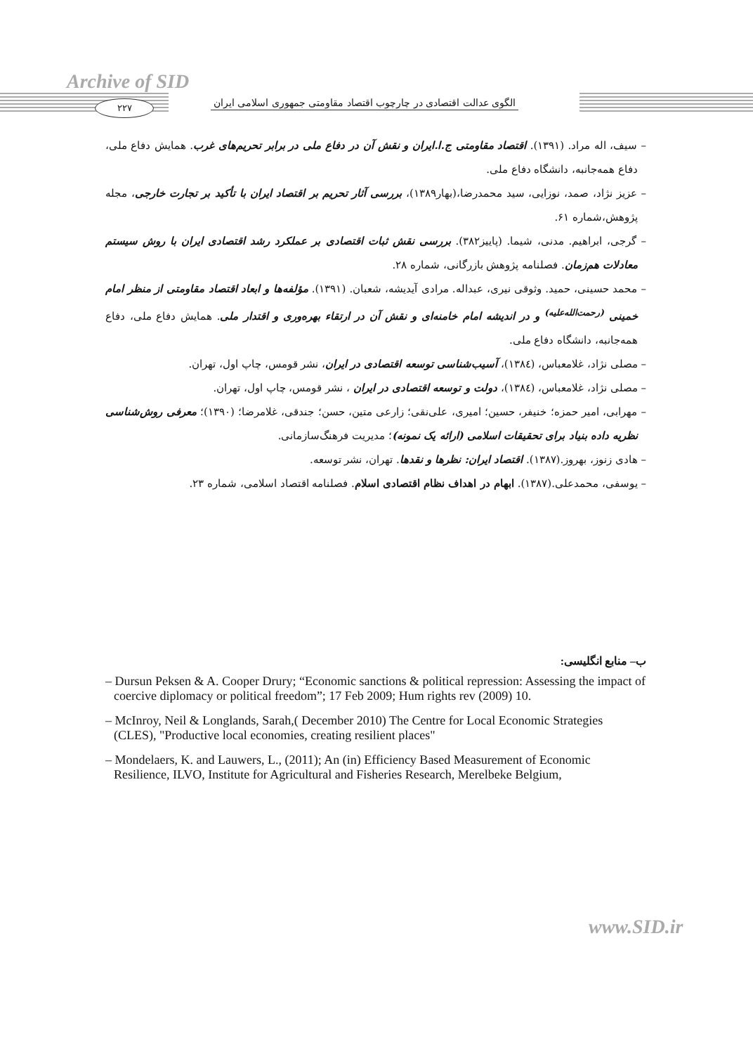Archive of SID
۲۲۷
الگوی عدالت اقتصادی در چارچوب اقتصاد مقاومتی جمهوری اسلامی ایران
– سیف، اله مراد. (۱۳۹۱). اقتصاد مقاومتی ج.ا.ایران و نقش آن در دفاع ملی در برابر تحریم‌های غرب. همایش دفاع ملی، دفاع همه‌جانبه، دانشگاه دفاع ملی.
– عزیز نژاد، صمد، نوزایی، سید محمدرضا،(بهار۱۳۸۹)، بررسی آثار تحریم بر اقتصاد ایران با تأکید بر تجارت خارجی، مجله پژوهش،شماره ۶۱.
– گرجی، ابراهیم. مدنی، شیما. (پاییز۳۸۲). بررسی نقش ثبات اقتصادی بر عملکرد رشد اقتصادی ایران با روش سیستم معادلات هم‌زمان. فصلنامه پژوهش بازرگانی، شماره ۲۸.
– محمد حسینی، حمید. وثوقی نیری، عبداله. مرادی آیدیشه، شعبان. (۱۳۹۱). مؤلفه‌ها و ابعاد اقتصاد مقاومتی از منظر امام خمینی <sup>(رحمت‌الله‌علیه)</sup> و در اندیشه امام خامنه‌ای و نقش آن در ارتقاء بهره‌وری و اقتدار ملی. همایش دفاع ملی، دفاع همه‌جانبه، دانشگاه دفاع ملی.
– مصلی نژاد، غلامعباس، (۱۳۸٤)، آسیب‌شناسی توسعه اقتصادی در ایران، نشر قومس، چاپ اول، تهران.
– مصلی نژاد، غلامعباس، (۱۳۸٤)، دولت و توسعه اقتصادی در ایران ، نشر قومس، چاپ اول، تهران.
– مهرابی، امیر حمزه؛ خنیفر، حسین؛ امیری، علی‌نقی؛ زارعی متین، حسن؛ جندقی، غلامرضا؛ (۱۳۹۰)؛ معرفی روش‌شناسی نظریه داده بنیاد برای تحقیقات اسلامی (ارائه یک نمونه)؛ مدیریت فرهنگ‌سازمانی.
– هادی زنوز، بهروز.(۱۳۸۷). اقتصاد ایران: نظرها و نقدها. تهران، نشر توسعه.
– یوسفی، محمدعلی.(۱۳۸۷). ابهام در اهداف نظام اقتصادی اسلام. فصلنامه اقتصاد اسلامی، شماره ۲۳.
ب– منابع انگلیسی:
– Dursun Peksen & A. Cooper Drury; “Economic sanctions & political repression: Assessing the impact of coercive diplomacy or political freedom”; 17 Feb 2009; Hum rights rev (2009) 10.
– McInroy, Neil & Longlands, Sarah,( December 2010) The Centre for Local Economic Strategies (CLES), "Productive local economies, creating resilient places"
– Mondelaers, K. and Lauwers, L., (2011); An (in) Efficiency Based Measurement of Economic Resilience, ILVO, Institute for Agricultural and Fisheries Research, Merelbeke Belgium,
www.SID.ir